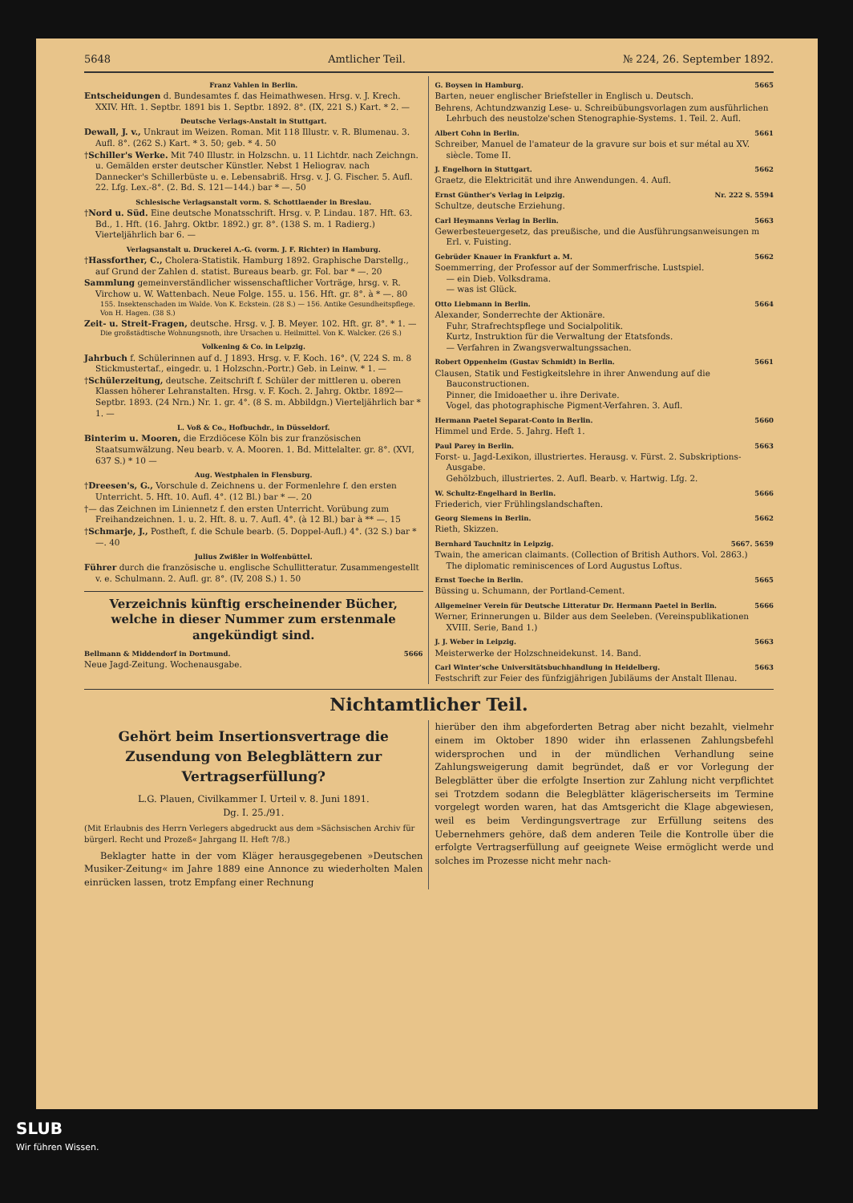5648 Amtlicher Teil. № 224, 26. September 1892.
Franz Vahlen in Berlin.
Entscheidungen d. Bundesamtes f. das Heimathwesen. Hrsg. v. J. Krech. XXIV. Hft. 1. Septbr. 1891 bis 1. Septbr. 1892. 8°. (IX, 221 S.) Kart. * 2. —
Deutsche Verlags-Anstalt in Stuttgart.
Dewall, J. v., Unkraut im Weizen. Roman. Mit 118 Illustr. v. R. Blumenau. 3. Aufl. 8°. (262 S.) Kart. * 3. 50; geb. * 4. 50
†Schiller's Werke. Mit 740 Illustr. in Holzschn. u. 11 Lichtdr. nach Zeichngn. u. Gemälden erster deutscher Künstler. Nebst 1 Heliograv. nach Dannecker's Schillerbüste u. e. Lebensabriß. Hrsg. v. J. G. Fischer. 5. Aufl. 22. Lfg. Lex.-8°. (2. Bd. S. 121—144.) bar * —. 50
Schlesische Verlagsanstalt vorm. S. Schottlaender in Breslau.
†Nord u. Süd. Eine deutsche Monatsschrift. Hrsg. v. P. Lindau. 187. Hft. 63. Bd., 1. Hft. (16. Jahrg. Oktbr. 1892.) gr. 8°. (138 S. m. 1 Radierg.) Vierteljährlich bar 6. —
Verlagsanstalt u. Druckerei A.-G. (vorm. J. F. Richter) in Hamburg.
†Hassforther, C., Cholera-Statistik. Hamburg 1892. Graphische Darstellg., auf Grund der Zahlen d. statist. Bureaus bearb. gr. Fol. bar * —. 20
Sammlung gemeinverständlicher wissenschaftlicher Vorträge, hrsg. v. R. Virchow u. W. Wattenbach. Neue Folge. 155. u. 156. Hft. gr. 8°. à * —. 80
155. Insektenschaden im Walde. Von K. Eckstein. (28 S.) — 156. Antike Gesundheitspflege. Von H. Hagen. (38 S.)
Zeit- u. Streit-Fragen, deutsche. Hrsg. v. J. B. Meyer. 102. Hft. gr. 8°. * 1. —
Die großstädtische Wohnungsnoth, ihre Ursachen u. Heilmittel. Von K. Walcker. (26 S.)
Volkening & Co. in Leipzig.
Jahrbuch f. Schülerinnen auf d. J 1893. Hrsg. v. F. Koch. 16°. (V, 224 S. m. 8 Stickmustertaf., eingedr. u. 1 Holzschn.-Portr.) Geb. in Leinw. * 1. —
†Schülerzeitung, deutsche. Zeitschrift f. Schüler der mittleren u. oberen Klassen höherer Lehranstalten. Hrsg. v. F. Koch. 2. Jahrg. Oktbr. 1892—Septbr. 1893. (24 Nrn.) Nr. 1. gr. 4°. (8 S. m. Abbildgn.) Vierteljährlich bar * 1. —
L. Voß & Co., Hofbuchdr., in Düsseldorf.
Binterim u. Mooren, die Erzdiöcese Köln bis zur französischen Staatsumwälzung. Neu bearb. v. A. Mooren. 1. Bd. Mittelalter. gr. 8°. (XVI, 637 S.) * 10 —
Aug. Westphalen in Flensburg.
†Dreesen's, G., Vorschule d. Zeichnens u. der Formenlehre f. den ersten Unterricht. 5. Hft. 10. Aufl. 4°. (12 Bl.) bar * —. 20
†— das Zeichnen im Liniennetz f. den ersten Unterricht. Vorübung zum Freihandzeichnen. 1. u. 2. Hft. 8. u. 7. Aufl. 4°. (à 12 Bl.) bar à ** —. 15
†Schmarje, J., Postheft, f. die Schule bearb. (5. Doppel-Aufl.) 4°. (32 S.) bar * —. 40
Julius Zwißler in Wolfenbüttel.
Führer durch die französische u. englische Schullitteratur. Zusammengestellt v. e. Schulmann. 2. Aufl. gr. 8°. (IV, 208 S.) 1. 50
Verzeichnis künftig erscheinender Bücher, welche in dieser Nummer zum erstenmale angekündigt sind.
Bellmann & Middendorf in Dortmund. 5666
Neue Jagd-Zeitung. Wochenausgabe.
G. Boysen in Hamburg. 5665
Barten, neuer englischer Briefsteller in Englisch u. Deutsch.
Behrens, Achtundzwanzig Lese- u. Schreibübungsvorlagen zum ausführlichen Lehrbuch des neustolze'schen Stenographie-Systems. 1. Teil. 2. Aufl.
Albert Cohn in Berlin. 5661
Schreiber, Manuel de l'amateur de la gravure sur bois et sur métal au XV. siècle. Tome II.
J. Engelhorn in Stuttgart. 5662
Graetz, die Elektricität und ihre Anwendungen. 4. Aufl.
Ernst Günther's Verlag in Leipzig. Nr. 222 S. 5594
Schultze, deutsche Erziehung.
Carl Heymanns Verlag in Berlin. 5663
Gewerbesteuergesetz, das preußische, und die Ausführungsanweisungen m Erl. v. Fuisting.
Gebrüder Knauer in Frankfurt a. M. 5662
Soemmerring, der Professor auf der Sommerfrische. Lustspiel.
— ein Dieb. Volksdrama.
— was ist Glück.
Otto Liebmann in Berlin. 5664
Alexander, Sonderrechte der Aktionäre.
Fuhr, Strafrechtspflege und Socialpolitik.
Kurtz, Instruktion für die Verwaltung der Etatsfonds.
— Verfahren in Zwangsverwaltungssachen.
Robert Oppenheim (Gustav Schmidt) in Berlin. 5661
Clausen, Statik und Festigkeitslehre in ihrer Anwendung auf die Bauconstructionen.
Pinner, die Imidoaether u. ihre Derivate.
Vogel, das photographische Pigment-Verfahren. 3. Aufl.
Hermann Paetel Separat-Conto in Berlin. 5660
Himmel und Erde. 5. Jahrg. Heft 1.
Paul Parey in Berlin. 5663
Forst- u. Jagd-Lexikon, illustriertes. Herausg. v. Fürst. 2. Subskriptions-Ausgabe.
Gehölzbuch, illustriertes. 2. Aufl. Bearb. v. Hartwig. Lfg. 2.
W. Schultz-Engelhard in Berlin. 5666
Friederich, vier Frühlingslandschaften.
Georg Siemens in Berlin. 5662
Rieth, Skizzen.
Bernhard Tauchnitz in Leipzig. 5667. 5659
Twain, the american claimants. (Collection of British Authors. Vol. 2863.)
The diplomatic reminiscences of Lord Augustus Loftus.
Ernst Toeche in Berlin. 5665
Büssing u. Schumann, der Portland-Cement.
Allgemeiner Verein für Deutsche Litteratur Dr. Hermann Paetel in Berlin. 5666
Werner, Erinnerungen u. Bilder aus dem Seeleben. (Vereinspublikationen XVIII. Serie, Band 1.)
J. J. Weber in Leipzig. 5663
Meisterwerke der Holzschneidekunst. 14. Band.
Carl Winter'sche Universitätsbuchhandlung in Heidelberg. 5663
Festschrift zur Feier des fünfzigjährigen Jubiläums der Anstalt Illenau.
Nichtamtlicher Teil.
Gehört beim Insertionsvertrage die Zusendung von Belegblättern zur Vertragserfüllung?
L.G. Plauen, Civilkammer I. Urteil v. 8. Juni 1891.
Dg. I. 25./91.
(Mit Erlaubnis des Herrn Verlegers abgedruckt aus dem »Sächsischen Archiv für bürgerl. Recht und Prozeß« Jahrgang II. Heft 7/8.)
Beklagter hatte in der vom Kläger herausgegebenen »Deutschen Musiker-Zeitung« im Jahre 1889 eine Annonce zu wiederholten Malen einrücken lassen, trotz Empfang einer Rechnung
hierüber den ihm abgeforderten Betrag aber nicht bezahlt, vielmehr einem im Oktober 1890 wider ihn erlassenen Zahlungsbefehl widersprochen und in der mündlichen Verhandlung seine Zahlungsweigerung damit begründet, daß er vor Vorlegung der Belegblätter über die erfolgte Insertion zur Zahlung nicht verpflichtet sei Trotzdem sodann die Belegblätter klägerischerseits im Termine vorgelegt worden waren, hat das Amtsgericht die Klage abgewiesen, weil es beim Verdingungsvertrage zur Erfüllung seitens des Uebernehmers gehöre, daß dem anderen Teile die Kontrolle über die erfolgte Vertragserfüllung auf geeignete Weise ermöglicht werde und solches im Prozesse nicht mehr nach-
SLUB
Wir führen Wissen.